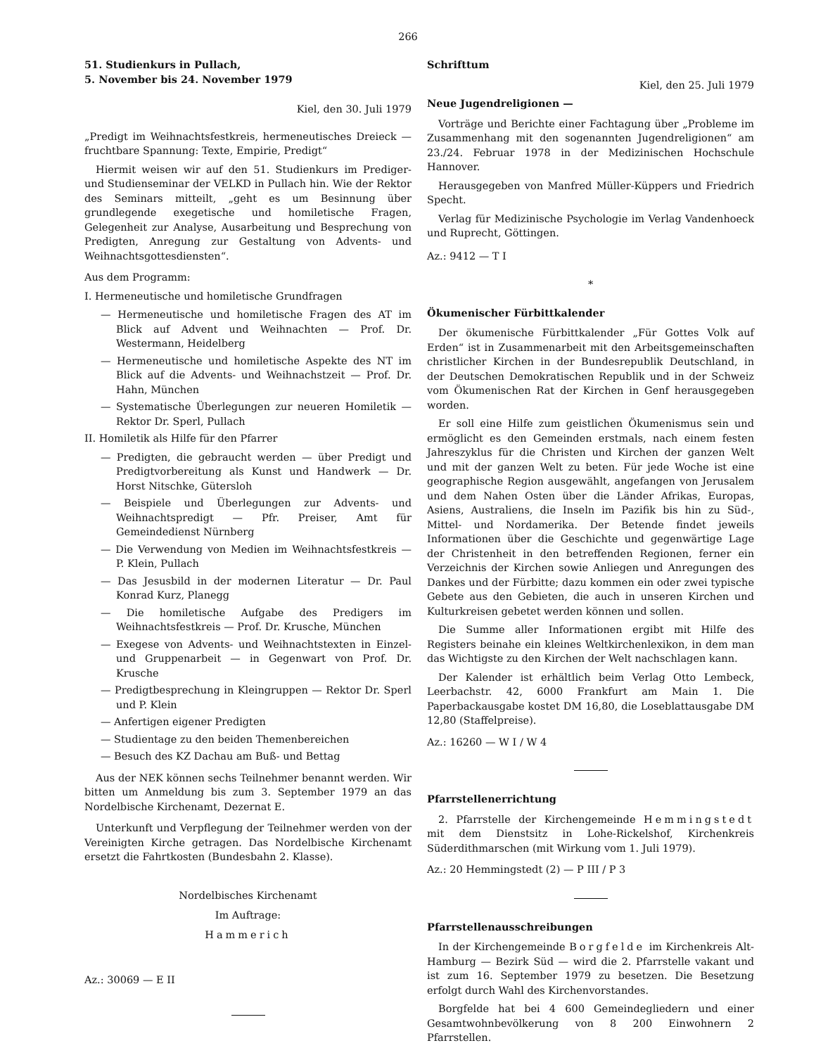266
51. Studienkurs in Pullach,
5. November bis 24. November 1979
Kiel, den 30. Juli 1979
„Predigt im Weihnachtsfestkreis, hermeneutisches Dreieck — fruchtbare Spannung: Texte, Empirie, Predigt“
Hiermit weisen wir auf den 51. Studienkurs im Prediger- und Studienseminar der VELKD in Pullach hin. Wie der Rektor des Seminars mitteilt, „geht es um Besinnung über grundlegende exegetische und homiletische Fragen, Gelegenheit zur Analyse, Ausarbeitung und Besprechung von Predigten, Anregung zur Gestaltung von Advents- und Weihnachtsgottesdiensten“.
Aus dem Programm:
I. Hermeneutische und homiletische Grundfragen
— Hermeneutische und homiletische Fragen des AT im Blick auf Advent und Weihnachten — Prof. Dr. Westermann, Heidelberg
— Hermeneutische und homiletische Aspekte des NT im Blick auf die Advents- und Weihnachstzeit — Prof. Dr. Hahn, München
— Systematische Überlegungen zur neueren Homiletik — Rektor Dr. Sperl, Pullach
II. Homiletik als Hilfe für den Pfarrer
— Predigten, die gebraucht werden — über Predigt und Predigtvorbereitung als Kunst und Handwerk — Dr. Horst Nitschke, Gütersloh
— Beispiele und Überlegungen zur Advents- und Weihnachtspredigt — Pfr. Preiser, Amt für Gemeindedienst Nürnberg
— Die Verwendung von Medien im Weihnachtsfestkreis — P. Klein, Pullach
— Das Jesusbild in der modernen Literatur — Dr. Paul Konrad Kurz, Planegg
— Die homiletische Aufgabe des Predigers im Weihnachtsfestkreis — Prof. Dr. Krusche, München
— Exegese von Advents- und Weihnachtstexten in Einzel- und Gruppenarbeit — in Gegenwart von Prof. Dr. Krusche
— Predigtbesprechung in Kleingruppen — Rektor Dr. Sperl und P. Klein
— Anfertigen eigener Predigten
— Studientage zu den beiden Themenbereichen
— Besuch des KZ Dachau am Buß- und Bettag
Aus der NEK können sechs Teilnehmer benannt werden. Wir bitten um Anmeldung bis zum 3. September 1979 an das Nordelbische Kirchenamt, Dezernat E.
Unterkunft und Verpflegung der Teilnehmer werden von der Vereinigten Kirche getragen. Das Nordelbische Kirchenamt ersetzt die Fahrtkosten (Bundesbahn 2. Klasse).
Nordelbisches Kirchenamt
Im Auftrage:
Hammerich
Az.: 30069 — E II
Schrifttum
Kiel, den 25. Juli 1979
Neue Jugendreligionen —
Vorträge und Berichte einer Fachtagung über „Probleme im Zusammenhang mit den sogenannten Jugendreligionen“ am 23./24. Februar 1978 in der Medizinischen Hochschule Hannover.
Herausgegeben von Manfred Müller-Küppers und Friedrich Specht.
Verlag für Medizinische Psychologie im Verlag Vandenhoeck und Ruprecht, Göttingen.
Az.: 9412 — T I
*
Ökumenischer Fürbittkalender
Der ökumenische Fürbittkalender „Für Gottes Volk auf Erden“ ist in Zusammenarbeit mit den Arbeitsgemeinschaften christlicher Kirchen in der Bundesrepublik Deutschland, in der Deutschen Demokratischen Republik und in der Schweiz vom Ökumenischen Rat der Kirchen in Genf herausgegeben worden.
Er soll eine Hilfe zum geistlichen Ökumenismus sein und ermöglicht es den Gemeinden erstmals, nach einem festen Jahreszyklus für die Christen und Kirchen der ganzen Welt und mit der ganzen Welt zu beten. Für jede Woche ist eine geographische Region ausgewählt, angefangen von Jerusalem und dem Nahen Osten über die Länder Afrikas, Europas, Asiens, Australiens, die Inseln im Pazifik bis hin zu Süd-, Mittel- und Nordamerika. Der Betende findet jeweils Informationen über die Geschichte und gegenwärtige Lage der Christenheit in den betreffenden Regionen, ferner ein Verzeichnis der Kirchen sowie Anliegen und Anregungen des Dankes und der Fürbitte; dazu kommen ein oder zwei typische Gebete aus den Gebieten, die auch in unseren Kirchen und Kulturkreisen gebetet werden können und sollen.
Die Summe aller Informationen ergibt mit Hilfe des Registers beinahe ein kleines Weltkirchenlexikon, in dem man das Wichtigste zu den Kirchen der Welt nachschlagen kann.
Der Kalender ist erhältlich beim Verlag Otto Lembeck, Leerbachstr. 42, 6000 Frankfurt am Main 1. Die Paperbackausgabe kostet DM 16,80, die Loseblattausgabe DM 12,80 (Staffelpreise).
Az.: 16260 — W I / W 4
Pfarrstellenerrichtung
2. Pfarrstelle der Kirchengemeinde Hemmingstedt mit dem Dienstsitz in Lohe-Rickelshof, Kirchenkreis Süderdithmarschen (mit Wirkung vom 1. Juli 1979).
Az.: 20 Hemmingstedt (2) — P III / P 3
Pfarrstellenausschreibungen
In der Kirchengemeinde Borgfelde im Kirchenkreis Alt-Hamburg — Bezirk Süd — wird die 2. Pfarrstelle vakant und ist zum 16. September 1979 zu besetzen. Die Besetzung erfolgt durch Wahl des Kirchenvorstandes.
Borgfelde hat bei 4 600 Gemeindegliedern und einer Gesamtwohnbevölkerung von 8 200 Einwohnern 2 Pfarrstellen.